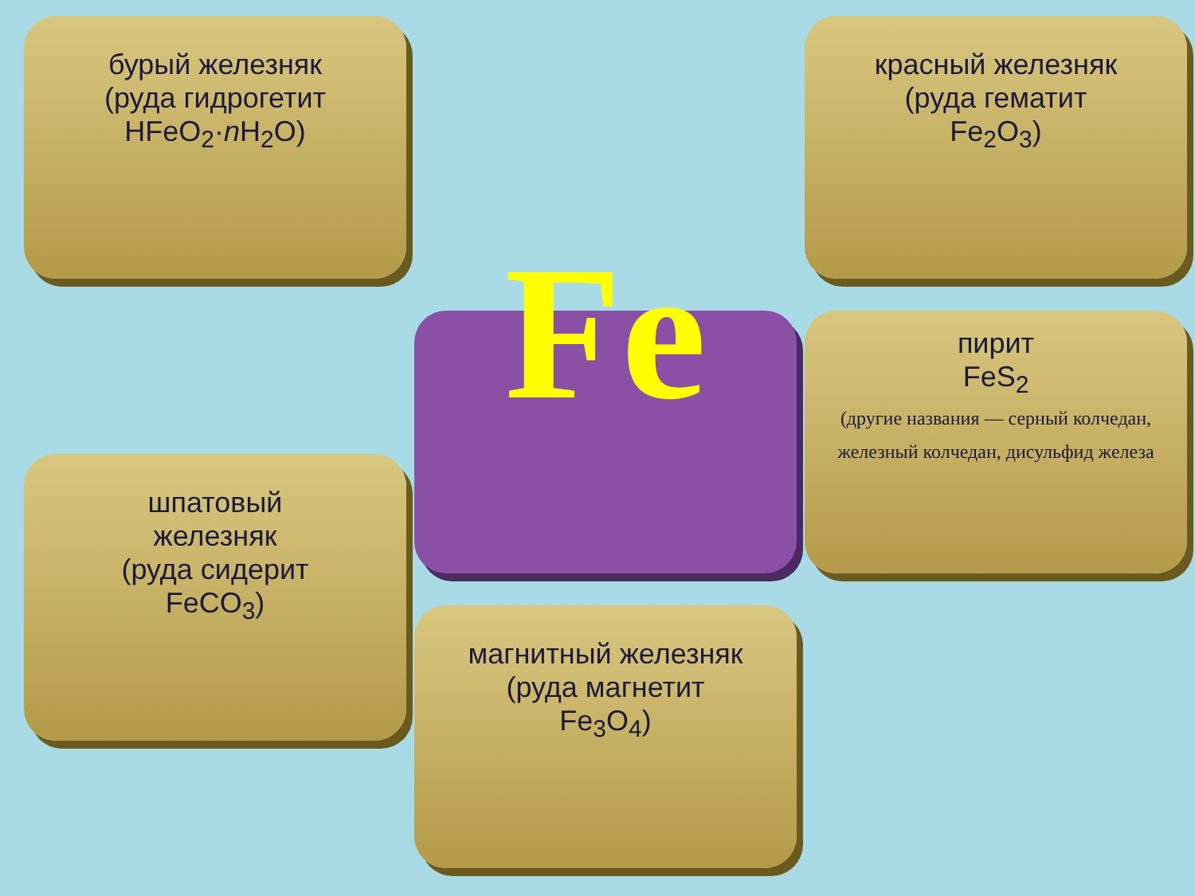бурый железняк
(руда гидрогетит
HFeO<sub>2</sub>·n H<sub>2</sub>O)
красный железняк
(руда гематит
Fe<sub>2</sub>O<sub>3</sub>)
шпатовый
железняк
(руда сидерит
FeCO<sub>3</sub>)
Fe
пирит
FeS<sub>2</sub>
(другие названия — серный колчедан, железный колчедан, дисульфид железа
магнитный железняк
(руда магнетит
Fe<sub>3</sub>O<sub>4</sub>)